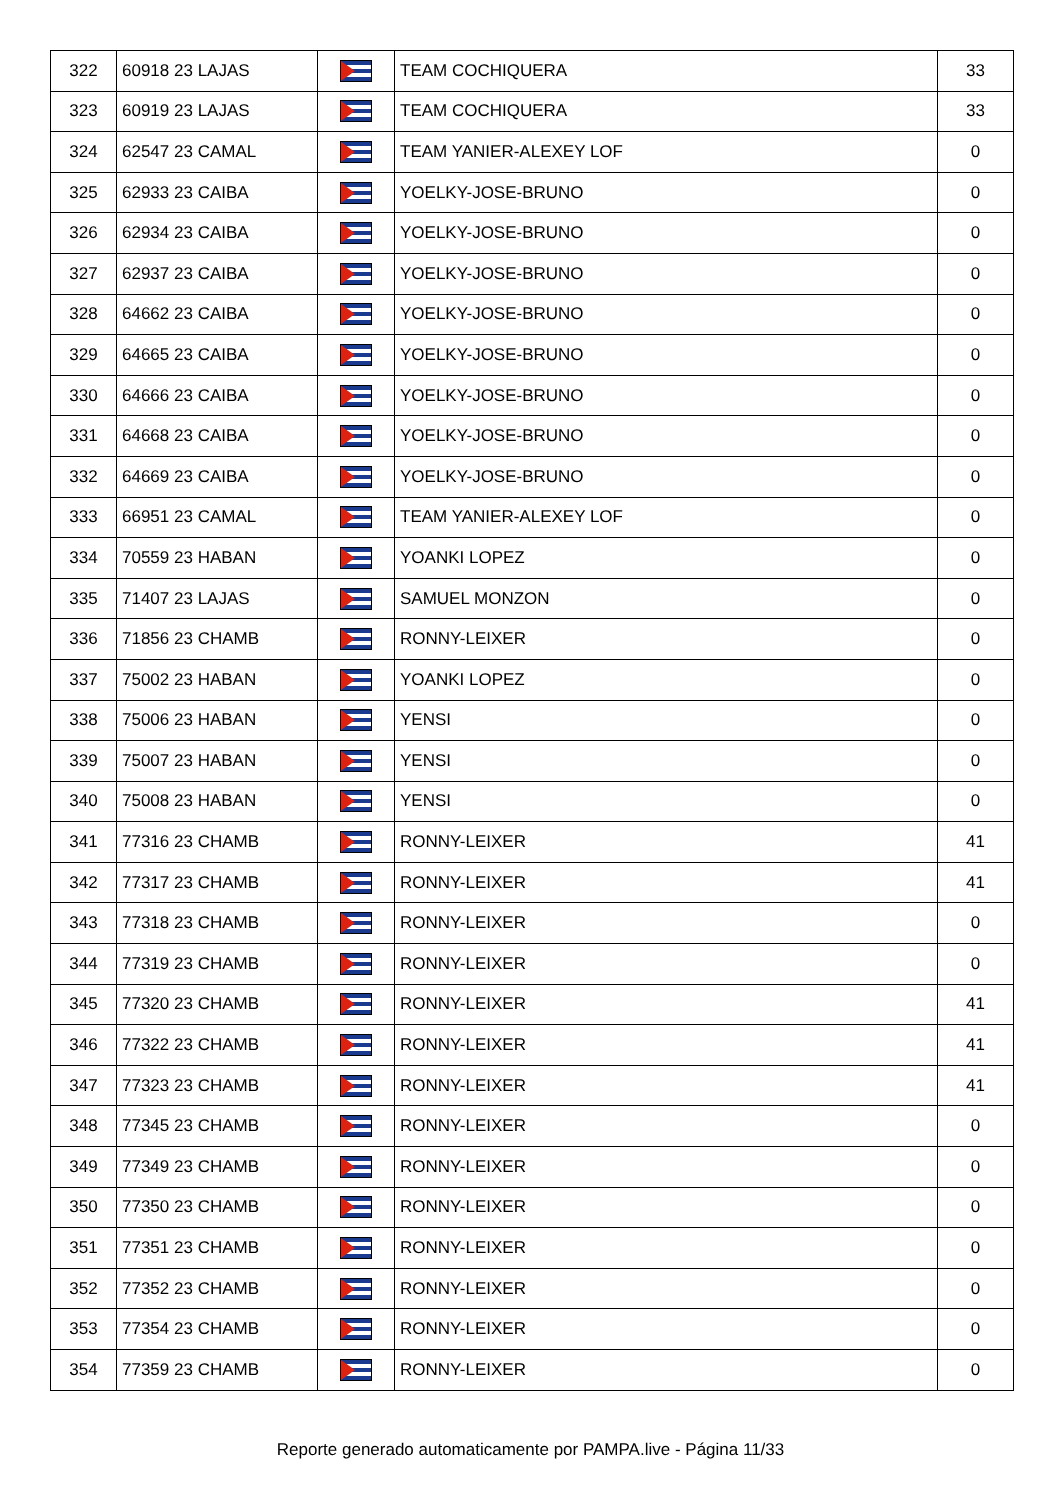| 322 | 60918 23 LAJAS | | TEAM COCHIQUERA | 33 |
| 323 | 60919 23 LAJAS | | TEAM COCHIQUERA | 33 |
| 324 | 62547 23 CAMAL | | TEAM YANIER-ALEXEY LOF | 0 |
| 325 | 62933 23 CAIBA | | YOELKY-JOSE-BRUNO | 0 |
| 326 | 62934 23 CAIBA | | YOELKY-JOSE-BRUNO | 0 |
| 327 | 62937 23 CAIBA | | YOELKY-JOSE-BRUNO | 0 |
| 328 | 64662 23 CAIBA | | YOELKY-JOSE-BRUNO | 0 |
| 329 | 64665 23 CAIBA | | YOELKY-JOSE-BRUNO | 0 |
| 330 | 64666 23 CAIBA | | YOELKY-JOSE-BRUNO | 0 |
| 331 | 64668 23 CAIBA | | YOELKY-JOSE-BRUNO | 0 |
| 332 | 64669 23 CAIBA | | YOELKY-JOSE-BRUNO | 0 |
| 333 | 66951 23 CAMAL | | TEAM YANIER-ALEXEY LOF | 0 |
| 334 | 70559 23 HABAN | | YOANKI LOPEZ | 0 |
| 335 | 71407 23 LAJAS | | SAMUEL MONZON | 0 |
| 336 | 71856 23 CHAMB | | RONNY-LEIXER | 0 |
| 337 | 75002 23 HABAN | | YOANKI LOPEZ | 0 |
| 338 | 75006 23 HABAN | | YENSI | 0 |
| 339 | 75007 23 HABAN | | YENSI | 0 |
| 340 | 75008 23 HABAN | | YENSI | 0 |
| 341 | 77316 23 CHAMB | | RONNY-LEIXER | 41 |
| 342 | 77317 23 CHAMB | | RONNY-LEIXER | 41 |
| 343 | 77318 23 CHAMB | | RONNY-LEIXER | 0 |
| 344 | 77319 23 CHAMB | | RONNY-LEIXER | 0 |
| 345 | 77320 23 CHAMB | | RONNY-LEIXER | 41 |
| 346 | 77322 23 CHAMB | | RONNY-LEIXER | 41 |
| 347 | 77323 23 CHAMB | | RONNY-LEIXER | 41 |
| 348 | 77345 23 CHAMB | | RONNY-LEIXER | 0 |
| 349 | 77349 23 CHAMB | | RONNY-LEIXER | 0 |
| 350 | 77350 23 CHAMB | | RONNY-LEIXER | 0 |
| 351 | 77351 23 CHAMB | | RONNY-LEIXER | 0 |
| 352 | 77352 23 CHAMB | | RONNY-LEIXER | 0 |
| 353 | 77354 23 CHAMB | | RONNY-LEIXER | 0 |
| 354 | 77359 23 CHAMB | | RONNY-LEIXER | 0 |
Reporte generado automaticamente por PAMPA.live - Página 11/33